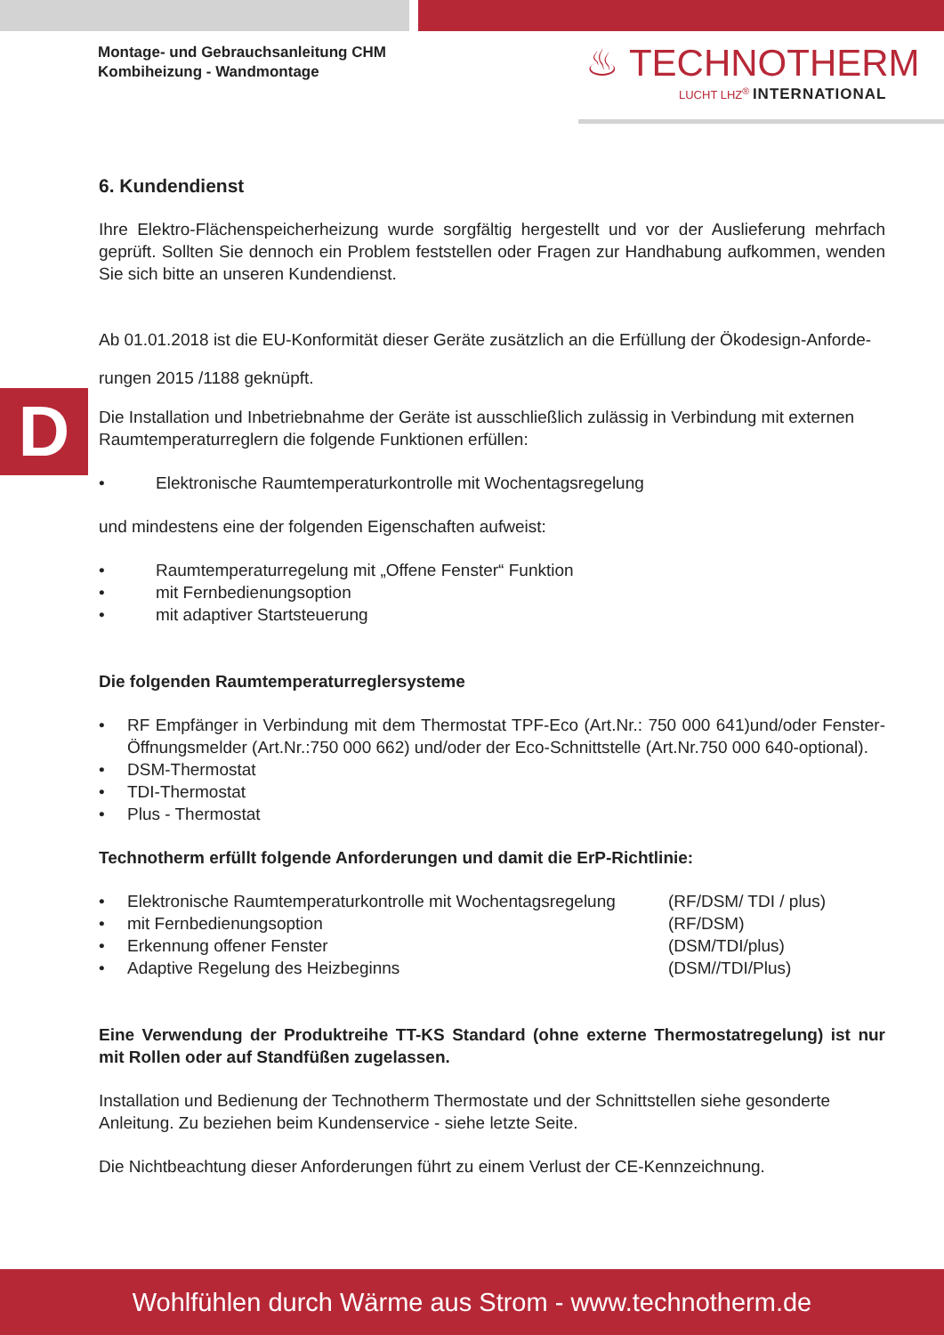Montage- und Gebrauchsanleitung CHM
Kombiheizung - Wandmontage
♨ TECHNOTHERM
LUCHT LHZ<sup>®</sup> INTERNATIONAL
D
6. Kundendienst
Ihre Elektro-Flächenspeicherheizung wurde sorgfältig hergestellt und vor der Auslieferung mehrfach geprüft. Sollten Sie dennoch ein Problem feststellen oder Fragen zur Handhabung aufkommen, wenden Sie sich bitte an unseren Kundendienst.
Ab 01.01.2018 ist die EU-Konformität dieser Geräte zusätzlich an die Erfüllung der Ökodesign-Anforde-
rungen 2015 /1188 geknüpft.
Die Installation und Inbetriebnahme der Geräte ist ausschließlich zulässig in Verbindung mit externen Raumtemperaturreglern die folgende Funktionen erfüllen:
• Elektronische Raumtemperaturkontrolle mit Wochentagsregelung
und mindestens eine der folgenden Eigenschaften aufweist:
• Raumtemperaturregelung mit „Offene Fenster“ Funktion
• mit Fernbedienungsoption
• mit adaptiver Startsteuerung
Die folgenden Raumtemperaturreglersysteme
• RF Empfänger in Verbindung mit dem Thermostat TPF-Eco (Art.Nr.: 750 000 641)und/oder Fenster-Öffnungsmelder (Art.Nr.:750 000 662) und/oder der Eco-Schnittstelle (Art.Nr.750 000 640-optional).
• DSM-Thermostat
• TDI-Thermostat
• Plus - Thermostat
Technotherm erfüllt folgende Anforderungen und damit die ErP-Richtlinie:
• Elektronische Raumtemperaturkontrolle mit Wochentagsregelung (RF/DSM/ TDI / plus)
• mit Fernbedienungsoption (RF/DSM)
• Erkennung offener Fenster (DSM/TDI/plus)
• Adaptive Regelung des Heizbeginns (DSM//TDI/Plus)
Eine Verwendung der Produktreihe TT-KS Standard (ohne externe Thermostatregelung) ist nur mit Rollen oder auf Standfüßen zugelassen.
Installation und Bedienung der Technotherm Thermostate und der Schnittstellen siehe gesonderte Anleitung. Zu beziehen beim Kundenservice - siehe letzte Seite.
Die Nichtbeachtung dieser Anforderungen führt zu einem Verlust der CE-Kennzeichnung.
Wohlfühlen durch Wärme aus Strom - www.technotherm.de